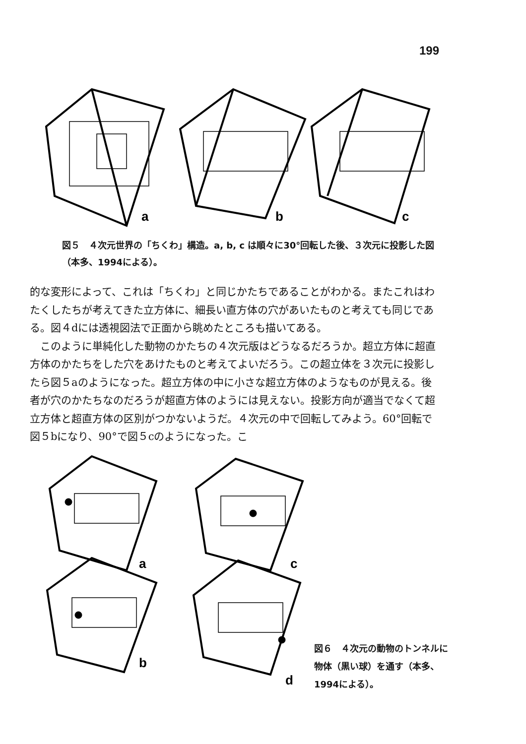199
a
b
c
図５　４次元世界の「ちくわ」構造。a, b, c は順々に30°回転した後、３次元に投影した図（本多、1994による）。
的な変形によって、これは「ちくわ」と同じかたちであることがわかる。またこれはわたくしたちが考えてきた立方体に、細長い直方体の穴があいたものと考えても同じである。図４dには透視図法で正面から眺めたところも描いてある。
　このように単純化した動物のかたちの４次元版はどうなるだろうか。超立方体に超直方体のかたちをした穴をあけたものと考えてよいだろう。この超立体を３次元に投影したら図５aのようになった。超立方体の中に小さな超立方体のようなものが見える。後者が穴のかたちなのだろうが超直方体のようには見えない。投影方向が適当でなくて超立方体と超直方体の区別がつかないようだ。４次元の中で回転してみよう。60°回転で図５bになり、90°で図５cのようになった。こ
a
c
b
d
図６　４次元の動物のトンネルに物体（黒い球）を通す（本多、1994による）。